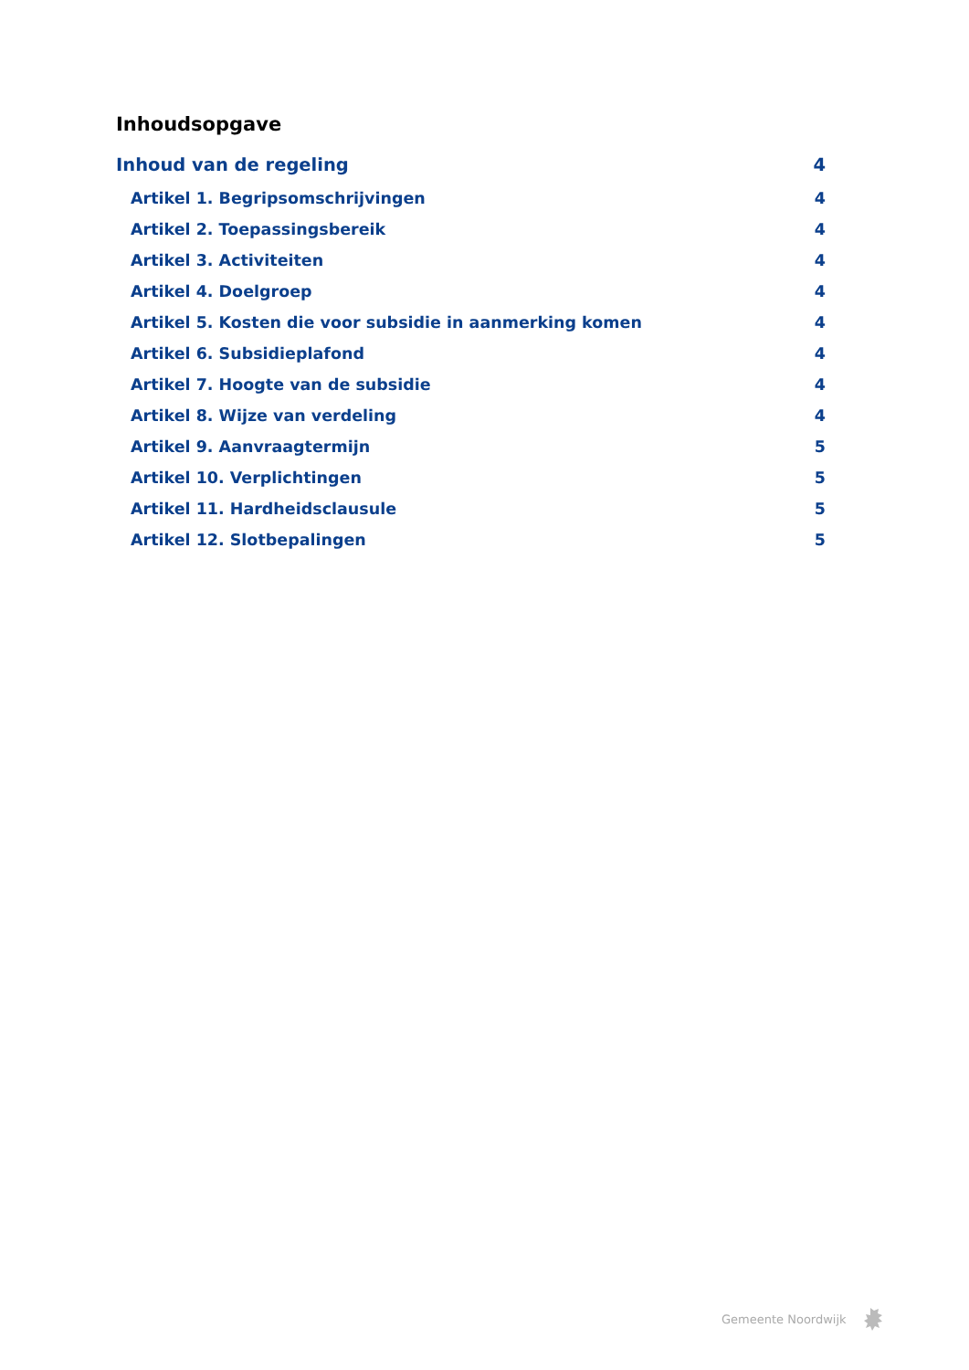Inhoudsopgave
Inhoud van de regeling 4
Artikel 1. Begripsomschrijvingen 4
Artikel 2. Toepassingsbereik 4
Artikel 3. Activiteiten 4
Artikel 4. Doelgroep 4
Artikel 5. Kosten die voor subsidie in aanmerking komen 4
Artikel 6. Subsidieplafond 4
Artikel 7. Hoogte van de subsidie 4
Artikel 8. Wijze van verdeling 4
Artikel 9. Aanvraagtermijn 5
Artikel 10. Verplichtingen 5
Artikel 11. Hardheidsclausule 5
Artikel 12. Slotbepalingen 5
Gemeente Noordwijk